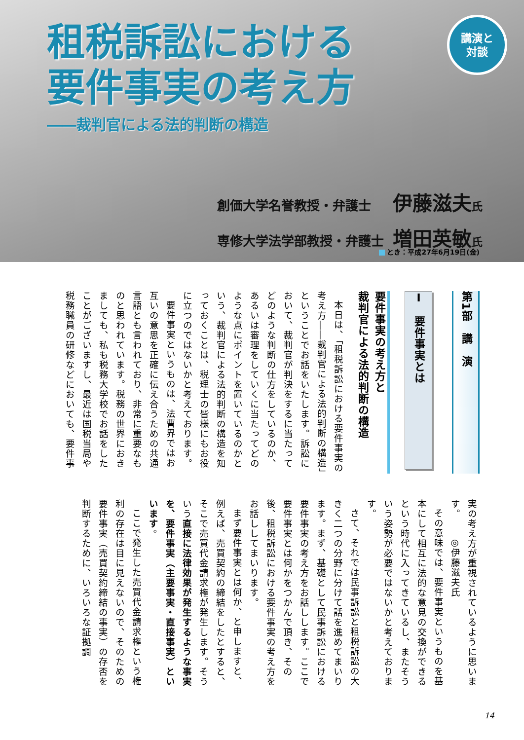租税訴訟における
要件事実の考え方
――裁判官による法的判断の構造
講演と
対談
創価大学名誉教授・弁護士 伊藤滋夫氏
専修大学法学部教授・弁護士 増田英敏氏
とき：平成27年6月19日(金)
第1部　講　演
Ⅰ　要件事実とは
要件事実の考え方と
裁判官による法的判断の構造
本日は、「租税訴訟における要件事実の考え方――裁判官による法的判断の構造」ということでお話をいたします。訴訟において、裁判官が判決をするに当たってどのような判断の仕方をしているのか、あるいは審理をしていくに当たってどのような点にポイントを置いているのかという、裁判官による法的判断の構造を知っておくことは、税理士の皆様にもお役に立つのではないかと考えております。
要件事実というものは、法曹界ではお互いの意思を正確に伝え合うための共通言語とも言われており、非常に重要なものと思われています。税務の世界におきましても、私も税務大学校でお話をしたことがございますし、最近は国税当局や税務職員の研修などにおいても、要件事
実の考え方が重視されているように思います。◎伊藤滋夫氏
その意味では、要件事実というものを基本にして相互に法的な意見の交換ができるという時代に入ってきているし、またそういう姿勢が必要ではないかと考えております。
さて、それでは民事訴訟と租税訴訟の大きく二つの分野に分けて話を進めてまいります。まず、基礎として民事訴訟における要件事実の考え方をお話しします。ここで要件事実とは何かをつかんで頂き、その後、租税訴訟における要件事実の考え方をお話ししてまいります。
まず要件事実とは何か、と申しますと、例えば、売買契約の締結をしたとすると、そこで売買代金請求権が発生します。そういう直接に法律効果が発生するような事実を、要件事実（主要事実・直接事実）といいます。
ここで発生した売買代金請求権という権利の存在は目に見えないので、そのための要件事実（売買契約締結の事実）の存否を判断するために、いろいろな証拠調
14